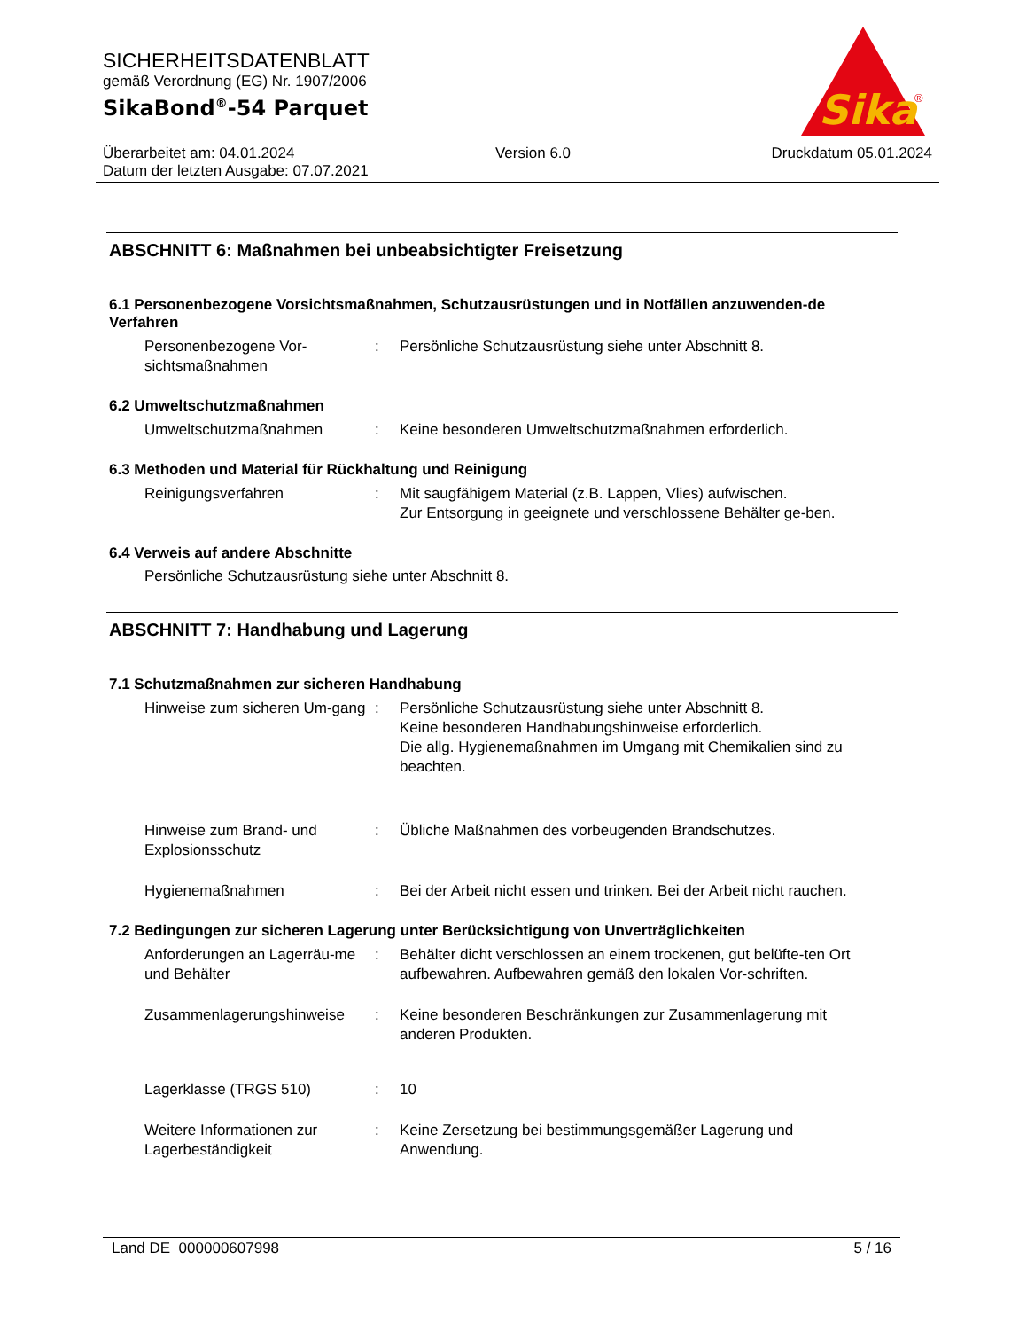SICHERHEITSDATENBLATT
gemäß Verordnung (EG) Nr. 1907/2006
SikaBond<sup>®</sup>-54 Parquet
Sika
®
Überarbeitet am: 04.01.2024 Version 6.0 Druckdatum 05.01.2024
Datum der letzten Ausgabe: 07.07.2021
ABSCHNITT 6: Maßnahmen bei unbeabsichtigter Freisetzung
6.1 Personenbezogene Vorsichtsmaßnahmen, Schutzausrüstungen und in Notfällen anzuwenden-de Verfahren
Personenbezogene Vor-sichtsmaßnahmen
: Persönliche Schutzausrüstung siehe unter Abschnitt 8.
6.2 Umweltschutzmaßnahmen
Umweltschutzmaßnahmen : Keine besonderen Umweltschutzmaßnahmen erforderlich.
6.3 Methoden und Material für Rückhaltung und Reinigung
Reinigungsverfahren : Mit saugfähigem Material (z.B. Lappen, Vlies) aufwischen.
Zur Entsorgung in geeignete und verschlossene Behälter ge-ben.
6.4 Verweis auf andere Abschnitte
Persönliche Schutzausrüstung siehe unter Abschnitt 8.
ABSCHNITT 7: Handhabung und Lagerung
7.1 Schutzmaßnahmen zur sicheren Handhabung
Hinweise zum sicheren Um-gang
: Persönliche Schutzausrüstung siehe unter Abschnitt 8.
Keine besonderen Handhabungshinweise erforderlich.
Die allg. Hygienemaßnahmen im Umgang mit Chemikalien sind zu beachten.
Hinweise zum Brand- und Explosionsschutz
: Übliche Maßnahmen des vorbeugenden Brandschutzes.
Hygienemaßnahmen : Bei der Arbeit nicht essen und trinken. Bei der Arbeit nicht rauchen.
7.2 Bedingungen zur sicheren Lagerung unter Berücksichtigung von Unverträglichkeiten
Anforderungen an Lagerräu-me und Behälter
: Behälter dicht verschlossen an einem trockenen, gut belüfte-ten Ort aufbewahren. Aufbewahren gemäß den lokalen Vor-schriften.
Zusammenlagerungshinweise : Keine besonderen Beschränkungen zur Zusammenlagerung mit anderen Produkten.
Lagerklasse (TRGS 510) : 10
Weitere Informationen zur Lagerbeständigkeit
: Keine Zersetzung bei bestimmungsgemäßer Lagerung und Anwendung.
Land DE 000000607998 5 / 16